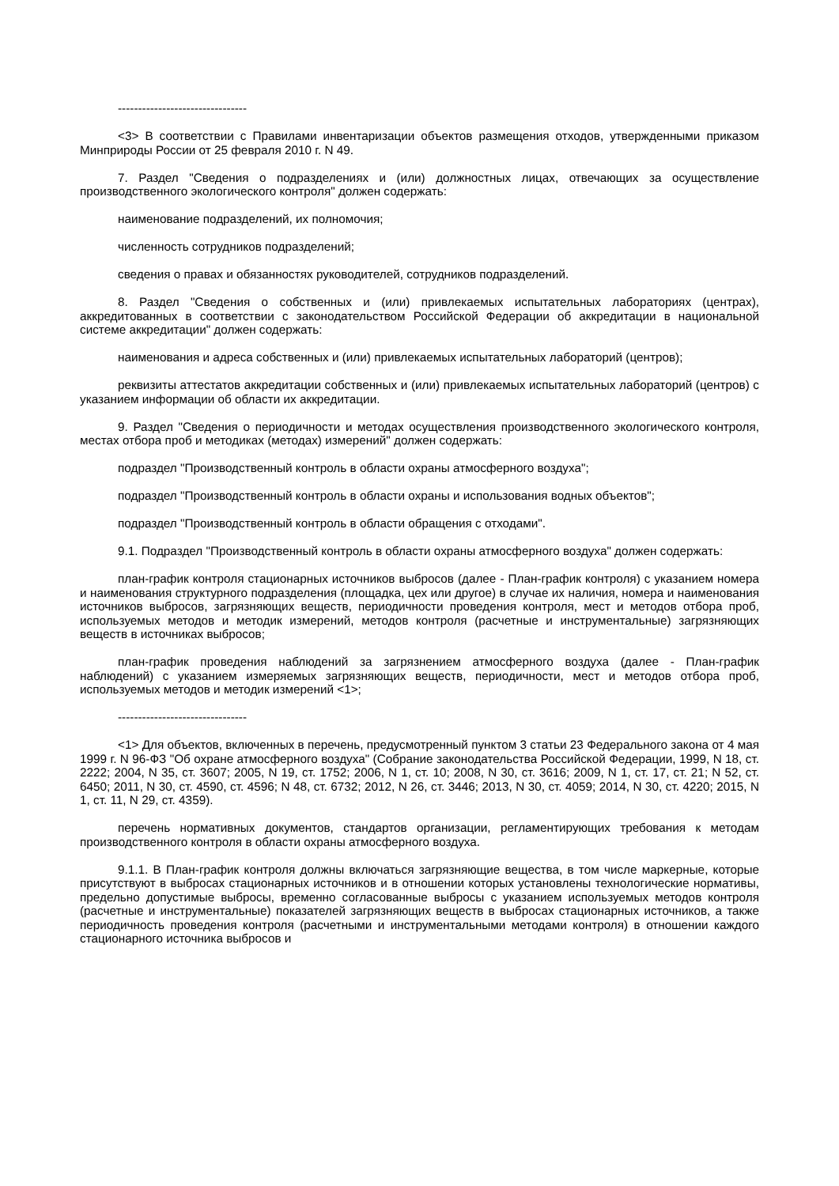--------------------------------
<3> В соответствии с Правилами инвентаризации объектов размещения отходов, утвержденными приказом Минприроды России от 25 февраля 2010 г. N 49.
7. Раздел "Сведения о подразделениях и (или) должностных лицах, отвечающих за осуществление производственного экологического контроля" должен содержать:
наименование подразделений, их полномочия;
численность сотрудников подразделений;
сведения о правах и обязанностях руководителей, сотрудников подразделений.
8. Раздел "Сведения о собственных и (или) привлекаемых испытательных лабораториях (центрах), аккредитованных в соответствии с законодательством Российской Федерации об аккредитации в национальной системе аккредитации" должен содержать:
наименования и адреса собственных и (или) привлекаемых испытательных лабораторий (центров);
реквизиты аттестатов аккредитации собственных и (или) привлекаемых испытательных лабораторий (центров) с указанием информации об области их аккредитации.
9. Раздел "Сведения о периодичности и методах осуществления производственного экологического контроля, местах отбора проб и методиках (методах) измерений" должен содержать:
подраздел "Производственный контроль в области охраны атмосферного воздуха";
подраздел "Производственный контроль в области охраны и использования водных объектов";
подраздел "Производственный контроль в области обращения с отходами".
9.1. Подраздел "Производственный контроль в области охраны атмосферного воздуха" должен содержать:
план-график контроля стационарных источников выбросов (далее - План-график контроля) с указанием номера и наименования структурного подразделения (площадка, цех или другое) в случае их наличия, номера и наименования источников выбросов, загрязняющих веществ, периодичности проведения контроля, мест и методов отбора проб, используемых методов и методик измерений, методов контроля (расчетные и инструментальные) загрязняющих веществ в источниках выбросов;
план-график проведения наблюдений за загрязнением атмосферного воздуха (далее - План-график наблюдений) с указанием измеряемых загрязняющих веществ, периодичности, мест и методов отбора проб, используемых методов и методик измерений <1>;
--------------------------------
<1> Для объектов, включенных в перечень, предусмотренный пунктом 3 статьи 23 Федерального закона от 4 мая 1999 г. N 96-ФЗ "Об охране атмосферного воздуха" (Собрание законодательства Российской Федерации, 1999, N 18, ст. 2222; 2004, N 35, ст. 3607; 2005, N 19, ст. 1752; 2006, N 1, ст. 10; 2008, N 30, ст. 3616; 2009, N 1, ст. 17, ст. 21; N 52, ст. 6450; 2011, N 30, ст. 4590, ст. 4596; N 48, ст. 6732; 2012, N 26, ст. 3446; 2013, N 30, ст. 4059; 2014, N 30, ст. 4220; 2015, N 1, ст. 11, N 29, ст. 4359).
перечень нормативных документов, стандартов организации, регламентирующих требования к методам производственного контроля в области охраны атмосферного воздуха.
9.1.1. В План-график контроля должны включаться загрязняющие вещества, в том числе маркерные, которые присутствуют в выбросах стационарных источников и в отношении которых установлены технологические нормативы, предельно допустимые выбросы, временно согласованные выбросы с указанием используемых методов контроля (расчетные и инструментальные) показателей загрязняющих веществ в выбросах стационарных источников, а также периодичность проведения контроля (расчетными и инструментальными методами контроля) в отношении каждого стационарного источника выбросов и